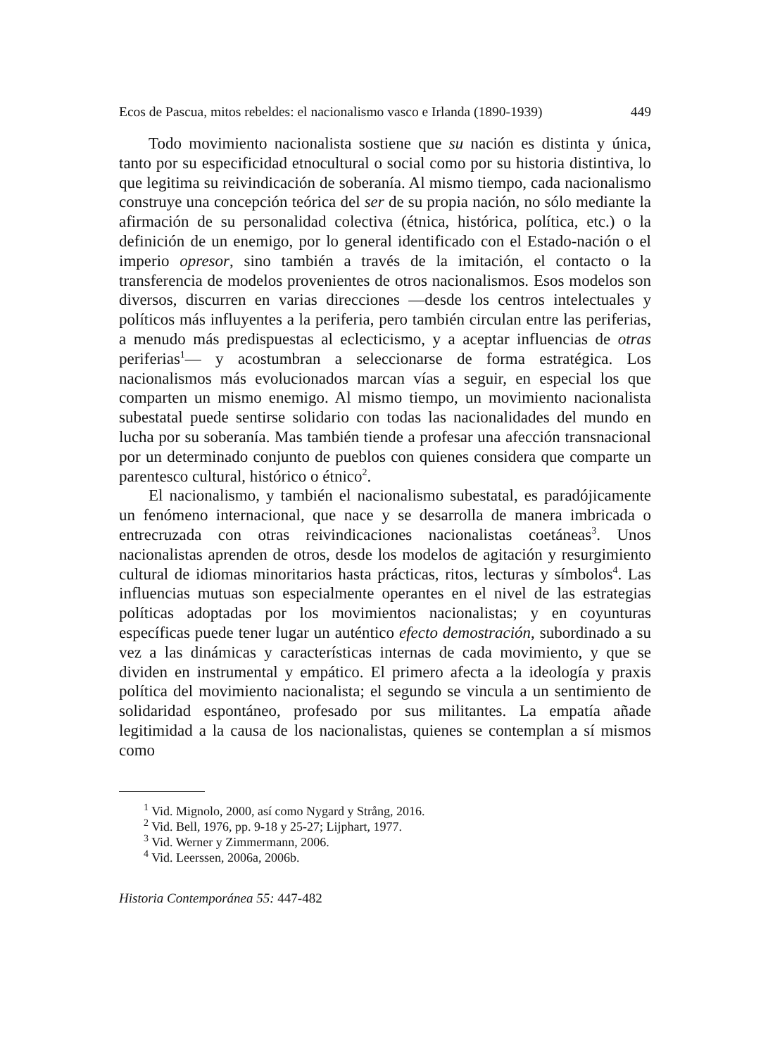Ecos de Pascua, mitos rebeldes: el nacionalismo vasco e Irlanda (1890-1939) 449
Todo movimiento nacionalista sostiene que su nación es distinta y única, tanto por su especificidad etnocultural o social como por su historia distintiva, lo que legitima su reivindicación de soberanía. Al mismo tiempo, cada nacionalismo construye una concepción teórica del ser de su propia nación, no sólo mediante la afirmación de su personalidad colectiva (étnica, histórica, política, etc.) o la definición de un enemigo, por lo general identificado con el Estado-nación o el imperio opresor, sino también a través de la imitación, el contacto o la transferencia de modelos provenientes de otros nacionalismos. Esos modelos son diversos, discurren en varias direcciones —desde los centros intelectuales y políticos más influyentes a la periferia, pero también circulan entre las periferias, a menudo más predispuestas al eclecticismo, y a aceptar influencias de otras periferias<sup>1</sup>— y acostumbran a seleccionarse de forma estratégica. Los nacionalismos más evolucionados marcan vías a seguir, en especial los que comparten un mismo enemigo. Al mismo tiempo, un movimiento nacionalista subestatal puede sentirse solidario con todas las nacionalidades del mundo en lucha por su soberanía. Mas también tiende a profesar una afección transnacional por un determinado conjunto de pueblos con quienes considera que comparte un parentesco cultural, histórico o étnico<sup>2</sup>.
El nacionalismo, y también el nacionalismo subestatal, es paradójicamente un fenómeno internacional, que nace y se desarrolla de manera imbricada o entrecruzada con otras reivindicaciones nacionalistas coetáneas<sup>3</sup>. Unos nacionalistas aprenden de otros, desde los modelos de agitación y resurgimiento cultural de idiomas minoritarios hasta prácticas, ritos, lecturas y símbolos<sup>4</sup>. Las influencias mutuas son especialmente operantes en el nivel de las estrategias políticas adoptadas por los movimientos nacionalistas; y en coyunturas específicas puede tener lugar un auténtico efecto demostración, subordinado a su vez a las dinámicas y características internas de cada movimiento, y que se dividen en instrumental y empático. El primero afecta a la ideología y praxis política del movimiento nacionalista; el segundo se vincula a un sentimiento de solidaridad espontáneo, profesado por sus militantes. La empatía añade legitimidad a la causa de los nacionalistas, quienes se contemplan a sí mismos como
<sup>1</sup> Vid. Mignolo, 2000, así como Nygard y Strång, 2016.
<sup>2</sup> Vid. Bell, 1976, pp. 9-18 y 25-27; Lijphart, 1977.
<sup>3</sup> Vid. Werner y Zimmermann, 2006.
<sup>4</sup> Vid. Leerssen, 2006a, 2006b.
Historia Contemporánea 55: 447-482